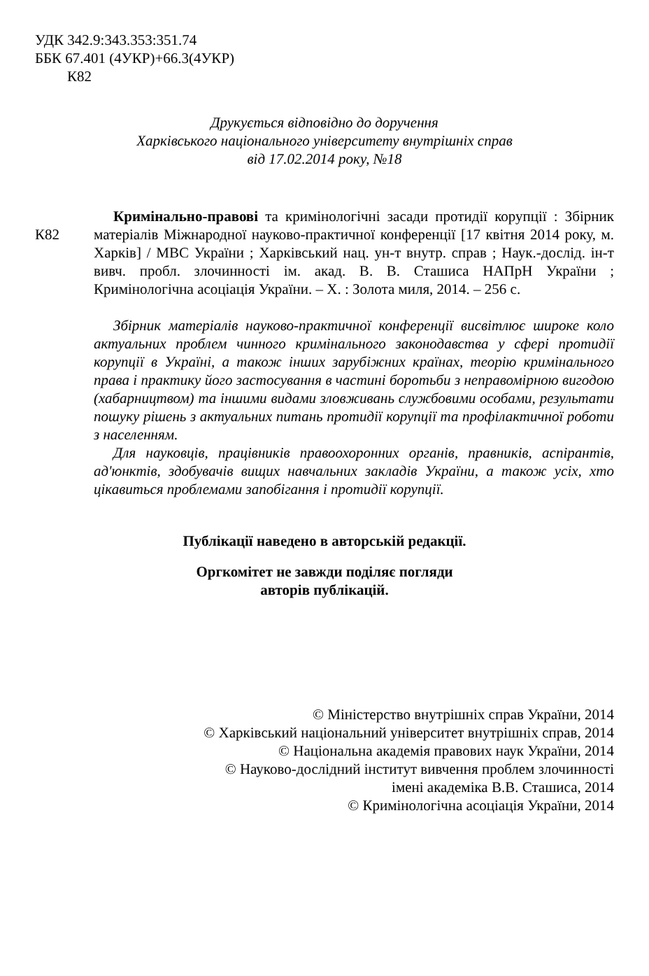УДК 342.9:343.353:351.74
ББК 67.401 (4УКР)+66.3(4УКР)
К82
Друкується відповідно до доручення
Харківського національного університету внутрішніх справ
від 17.02.2014 року, №18
К82
Кримінально-правові та кримінологічні засади протидії корупції : Збірник матеріалів Міжнародної науково-практичної конференції [17 квітня 2014 року, м. Харків] / МВС України ; Харківський нац. ун-т внутр. справ ; Наук.-дослід. ін-т вивч. пробл. злочинності ім. акад. В. В. Сташиса НАПрН України ; Кримінологічна асоціація України. – Х. : Золота миля, 2014. – 256 с.
Збірник матеріалів науково-практичної конференції висвітлює широке коло актуальних проблем чинного кримінального законодавства у сфері протидії корупції в Україні, а також інших зарубіжних країнах, теорію кримінального права і практику його застосування в частині боротьби з неправомірною вигодою (хабарництвом) та іншими видами зловживань службовими особами, результати пошуку рішень з актуальних питань протидії корупції та профілактичної роботи з населенням.
Для науковців, працівників правоохоронних органів, правників, аспірантів, ад'юнктів, здобувачів вищих навчальних закладів України, а також усіх, хто цікавиться проблемами запобігання і протидії корупції.
Публікації наведено в авторській редакції.
Оргкомітет не завжди поділяє погляди
авторів публікацій.
© Міністерство внутрішніх справ України, 2014
© Харківський національний університет внутрішніх справ, 2014
© Національна академія правових наук України, 2014
© Науково-дослідний інститут вивчення проблем злочинності
імені академіка В.В. Сташиса, 2014
© Кримінологічна асоціація України, 2014